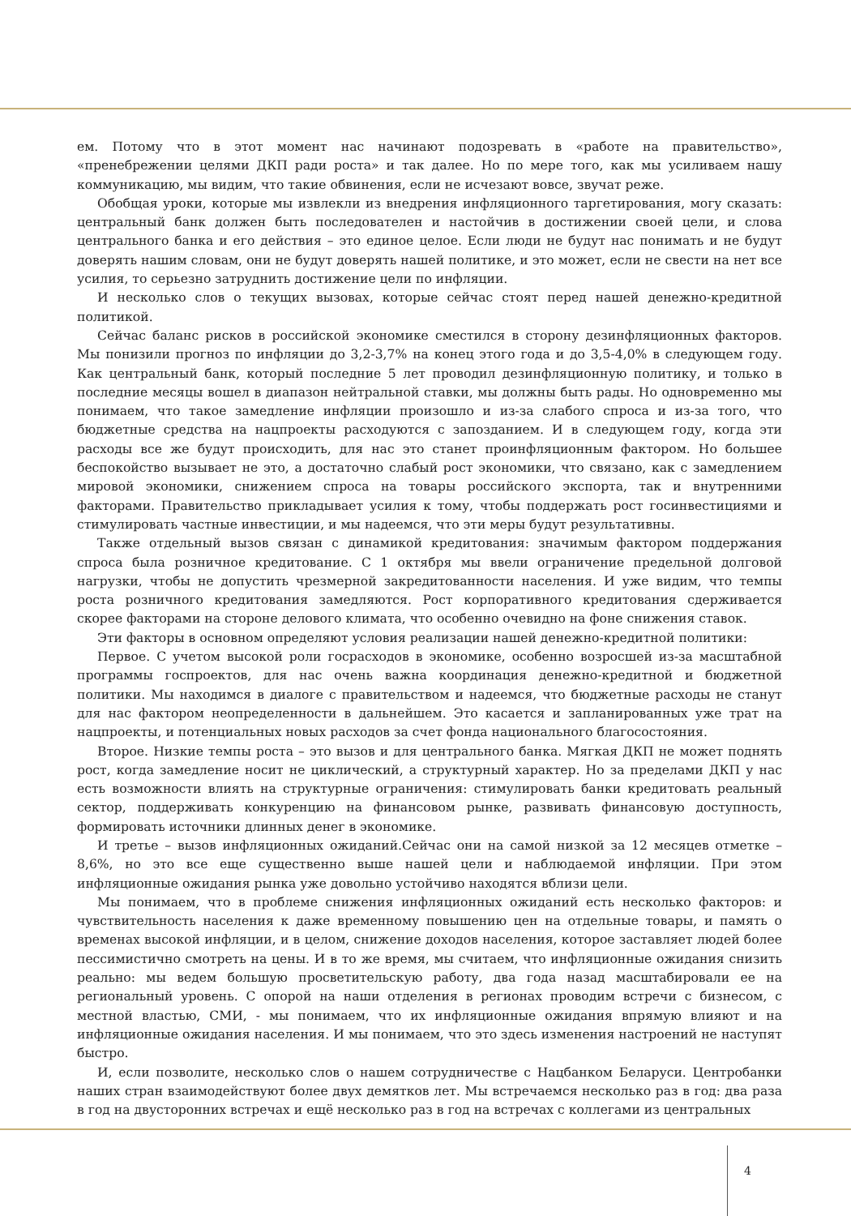ем. Потому что в этот момент нас начинают подозревать в «работе на правительство», «пренебрежении целями ДКП ради роста» и так далее. Но по мере того, как мы усиливаем нашу коммуникацию, мы видим, что такие обвинения, если не исчезают вовсе, звучат реже.
Обобщая уроки, которые мы извлекли из внедрения инфляционного таргетирования, могу сказать: центральный банк должен быть последователен и настойчив в достижении своей цели, и слова центрального банка и его действия – это единое целое. Если люди не будут нас понимать и не будут доверять нашим словам, они не будут доверять нашей политике, и это может, если не свести на нет все усилия, то серьезно затруднить достижение цели по инфляции.
И несколько слов о текущих вызовах, которые сейчас стоят перед нашей денежно-кредитной политикой.
Сейчас баланс рисков в российской экономике сместился в сторону дезинфляционных факторов. Мы понизили прогноз по инфляции до 3,2-3,7% на конец этого года и до 3,5-4,0% в следующем году. Как центральный банк, который последние 5 лет проводил дезинфляционную политику, и только в последние месяцы вошел в диапазон нейтральной ставки, мы должны быть рады. Но одновременно мы понимаем, что такое замедление инфляции произошло и из-за слабого спроса и из-за того, что бюджетные средства на нацпроекты расходуются с запозданием. И в следующем году, когда эти расходы все же будут происходить, для нас это станет проинфляционным фактором. Но большее беспокойство вызывает не это, а достаточно слабый рост экономики, что связано, как с замедлением мировой экономики, снижением спроса на товары российского экспорта, так и внутренними факторами. Правительство прикладывает усилия к тому, чтобы поддержать рост госинвестициями и стимулировать частные инвестиции, и мы надеемся, что эти меры будут результативны.
Также отдельный вызов связан с динамикой кредитования: значимым фактором поддержания спроса была розничное кредитование. С 1 октября мы ввели ограничение предельной долговой нагрузки, чтобы не допустить чрезмерной закредитованности населения. И уже видим, что темпы роста розничного кредитования замедляются. Рост корпоративного кредитования сдерживается скорее факторами на стороне делового климата, что особенно очевидно на фоне снижения ставок.
Эти факторы в основном определяют условия реализации нашей денежно-кредитной политики:
Первое. С учетом высокой роли госрасходов в экономике, особенно возросшей из-за масштабной программы госпроектов, для нас очень важна координация денежно-кредитной и бюджетной политики. Мы находимся в диалоге с правительством и надеемся, что бюджетные расходы не станут для нас фактором неопределенности в дальнейшем. Это касается и запланированных уже трат на нацпроекты, и потенциальных новых расходов за счет фонда национального благосостояния.
Второе. Низкие темпы роста – это вызов и для центрального банка. Мягкая ДКП не может поднять рост, когда замедление носит не циклический, а структурный характер. Но за пределами ДКП у нас есть возможности влиять на структурные ограничения: стимулировать банки кредитовать реальный сектор, поддерживать конкуренцию на финансовом рынке, развивать финансовую доступность, формировать источники длинных денег в экономике.
И третье – вызов инфляционных ожиданий.Сейчас они на самой низкой за 12 месяцев отметке – 8,6%, но это все еще существенно выше нашей цели и наблюдаемой инфляции. При этом инфляционные ожидания рынка уже довольно устойчиво находятся вблизи цели.
Мы понимаем, что в проблеме снижения инфляционных ожиданий есть несколько факторов: и чувствительность населения к даже временному повышению цен на отдельные товары, и память о временах высокой инфляции, и в целом, снижение доходов населения, которое заставляет людей более пессимистично смотреть на цены. И в то же время, мы считаем, что инфляционные ожидания снизить реально: мы ведем большую просветительскую работу, два года назад масштабировали ее на региональный уровень. С опорой на наши отделения в регионах проводим встречи с бизнесом, с местной властью, СМИ, - мы понимаем, что их инфляционные ожидания впрямую влияют и на инфляционные ожидания населения. И мы понимаем, что это здесь изменения настроений не наступят быстро.
И, если позволите, несколько слов о нашем сотрудничестве с Нацбанком Беларуси. Центробанки наших стран взаимодействуют более двух демятков лет. Мы встречаемся несколько раз в год: два раза в год на двусторонних встречах и ещё несколько раз в год на встречах с коллегами из центральных
4